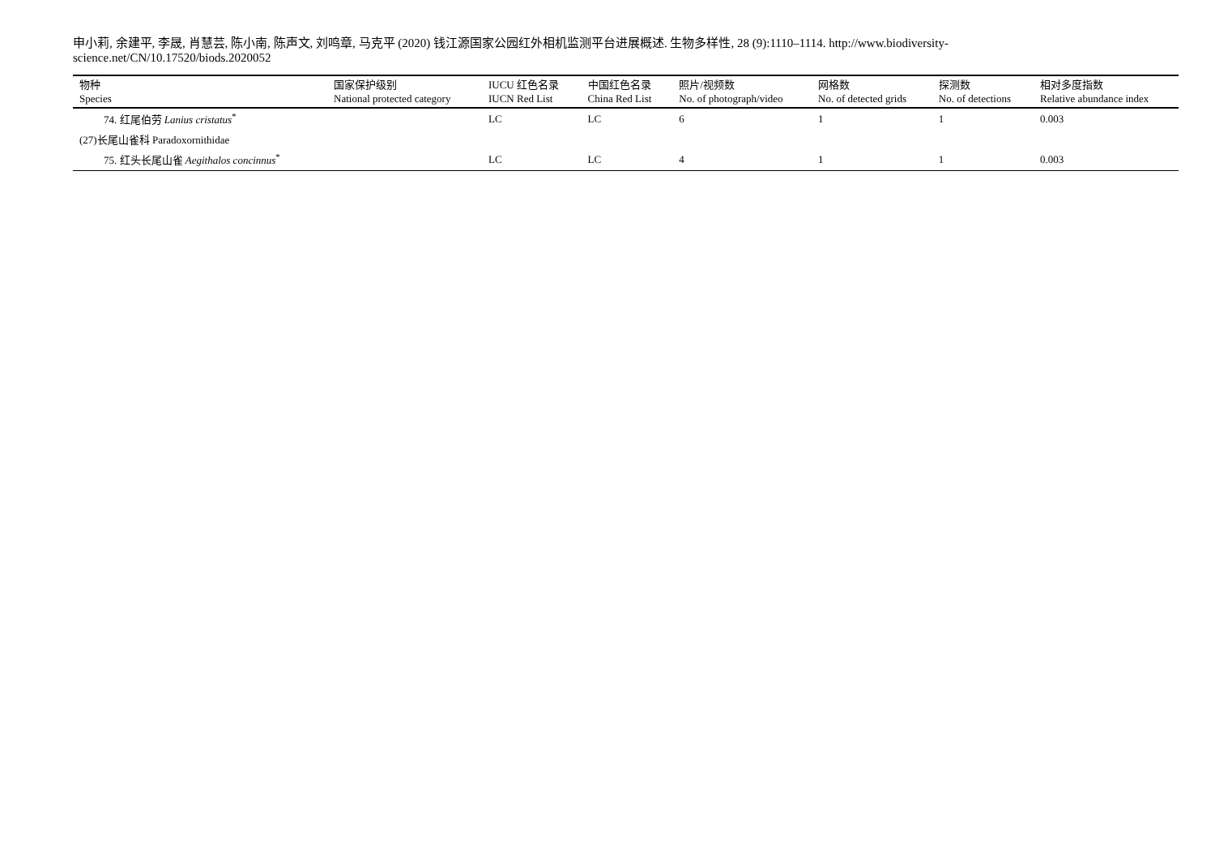申小莉, 余建平, 李晟, 肖慧芸, 陈小南, 陈声文, 刘鸣章, 马克平 (2020) 钱江源国家公园红外相机监测平台进展概述. 生物多样性, 28 (9):1110–1114. http://www.biodiversity-science.net/CN/10.17520/biods.2020052
| 物种 Species | 国家保护级别 National protected category | IUCU 红色名录 IUCN Red List | 中国红色名录 China Red List | 照片/视频数 No. of photograph/video | 网格数 No. of detected grids | 探测数 No. of detections | 相对多度指数 Relative abundance index |
| --- | --- | --- | --- | --- | --- | --- | --- |
| 74. 红尾伯劳 Lanius cristatus<sup>*</sup> | | LC | LC | 6 | 1 | 1 | 0.003 |
| (27)长尾山雀科 Paradoxornithidae | | | | | | | |
| 75. 红头长尾山雀 Aegithalos concinnus<sup>*</sup> | | LC | LC | 4 | 1 | 1 | 0.003 |